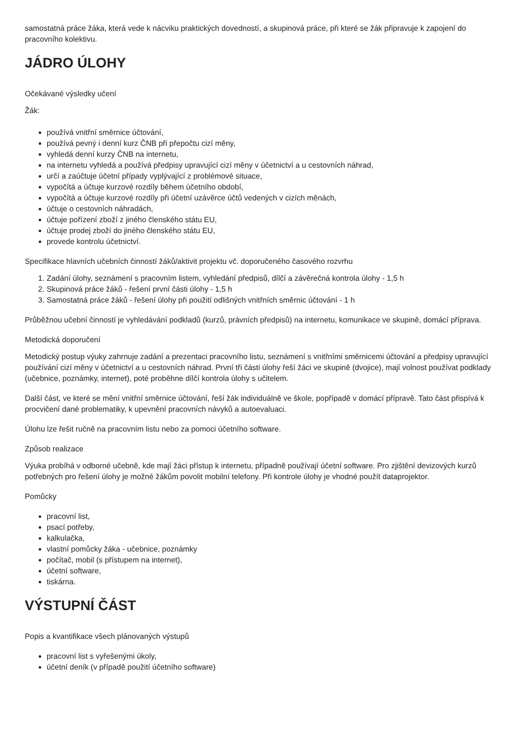samostatná práce žáka, která vede k nácviku praktických dovedností, a skupinová práce, při které se žák připravuje k zapojení do pracovního kolektivu.
JÁDRO ÚLOHY
Očekávané výsledky učení
Žák:
používá vnitřní směrnice účtování,
používá pevný i denní kurz ČNB při přepočtu cizí měny,
vyhledá denní kurzy ČNB na internetu,
na internetu vyhledá a používá předpisy upravující cizí měny v účetnictví a u cestovních náhrad,
určí a zaúčtuje účetní případy vyplývající z problémové situace,
vypočítá a účtuje kurzové rozdíly během účetního období,
vypočítá a účtuje kurzové rozdíly při účetní uzávěrce účtů vedených v cizích měnách,
účtuje o cestovních náhradách,
účtuje pořízení zboží z jiného členského státu EU,
účtuje prodej zboží do jiného členského státu EU,
provede kontrolu účetnictví.
Specifikace hlavních učebních činností žáků/aktivit projektu vč. doporučeného časového rozvrhu
1. Zadání úlohy, seznámení s pracovním listem, vyhledání předpisů, dílčí a závěrečná kontrola úlohy - 1,5 h
2. Skupinová práce žáků - řešení první části úlohy - 1,5 h
3. Samostatná práce žáků - řešení úlohy při použití odlišných vnitřních směrnic účtování - 1 h
Průběžnou učební činností je vyhledávání podkladů (kurzů, právních předpisů) na internetu, komunikace ve skupině, domácí příprava.
Metodická doporučení
Metodický postup výuky zahrnuje zadání a prezentaci pracovního listu, seznámení s vnitřními směrnicemi účtování a předpisy upravující používání cizí měny v účetnictví a u cestovních náhrad. První tři části úlohy řeší žáci ve skupině (dvojice), mají volnost používat podklady (učebnice, poznámky, internet), poté proběhne dílčí kontrola úlohy s učitelem.
Další část, ve které se mění vnitřní směrnice účtování, řeší žák individuálně ve škole, popřípadě v domácí přípravě. Tato část přispívá k procvičení dané problematiky, k upevnění pracovních návyků a autoevaluaci.
Úlohu lze řešit ručně na pracovním listu nebo za pomoci účetního software.
Způsob realizace
Výuka probíhá v odborné učebně, kde mají žáci přístup k internetu, případně používají účetní software. Pro zjištění devizových kurzů potřebných pro řešení úlohy je možné žákům povolit mobilní telefony. Při kontrole úlohy je vhodné použít dataprojektor.
Pomůcky
pracovní list,
psací potřeby,
kalkulačka,
vlastní pomůcky žáka - učebnice, poznámky
počítač, mobil (s přístupem na internet),
účetní software,
tiskárna.
VÝSTUPNÍ ČÁST
Popis a kvantifikace všech plánovaných výstupů
pracovní list s vyřešenými úkoly,
účetní deník (v případě použití účetního software)